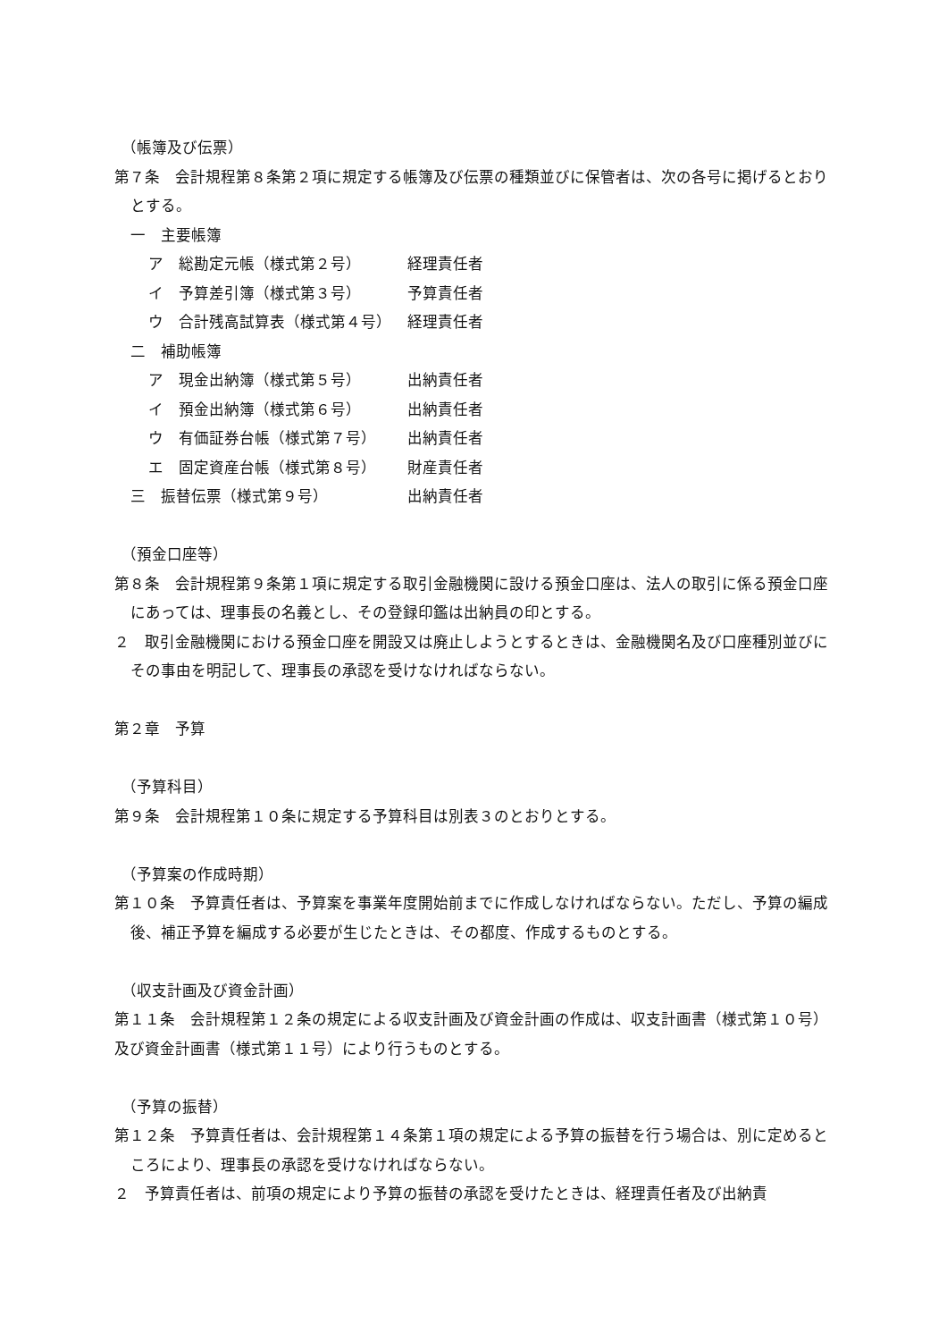（帳簿及び伝票）
第７条　会計規程第８条第２項に規定する帳簿及び伝票の種類並びに保管者は、次の各号に掲げるとおりとする。
一　主要帳簿
ア　総勘定元帳（様式第２号） 経理責任者
イ　予算差引簿（様式第３号） 予算責任者
ウ　合計残高試算表（様式第４号） 経理責任者
二　補助帳簿
ア　現金出納簿（様式第５号） 出納責任者
イ　預金出納簿（様式第６号） 出納責任者
ウ　有価証券台帳（様式第７号） 出納責任者
エ　固定資産台帳（様式第８号） 財産責任者
三　振替伝票（様式第９号） 出納責任者
（預金口座等）
第８条　会計規程第９条第１項に規定する取引金融機関に設ける預金口座は、法人の取引に係る預金口座にあっては、理事長の名義とし、その登録印鑑は出納員の印とする。
２　取引金融機関における預金口座を開設又は廃止しようとするときは、金融機関名及び口座種別並びにその事由を明記して、理事長の承認を受けなければならない。
第２章　予算
（予算科目）
第９条　会計規程第１０条に規定する予算科目は別表３のとおりとする。
（予算案の作成時期）
第１０条　予算責任者は、予算案を事業年度開始前までに作成しなければならない。ただし、予算の編成後、補正予算を編成する必要が生じたときは、その都度、作成するものとする。
（収支計画及び資金計画）
第１１条　会計規程第１２条の規定による収支計画及び資金計画の作成は、収支計画書（様式第１０号）及び資金計画書（様式第１１号）により行うものとする。
（予算の振替）
第１２条　予算責任者は、会計規程第１４条第１項の規定による予算の振替を行う場合は、別に定めるところにより、理事長の承認を受けなければならない。
２　予算責任者は、前項の規定により予算の振替の承認を受けたときは、経理責任者及び出納責